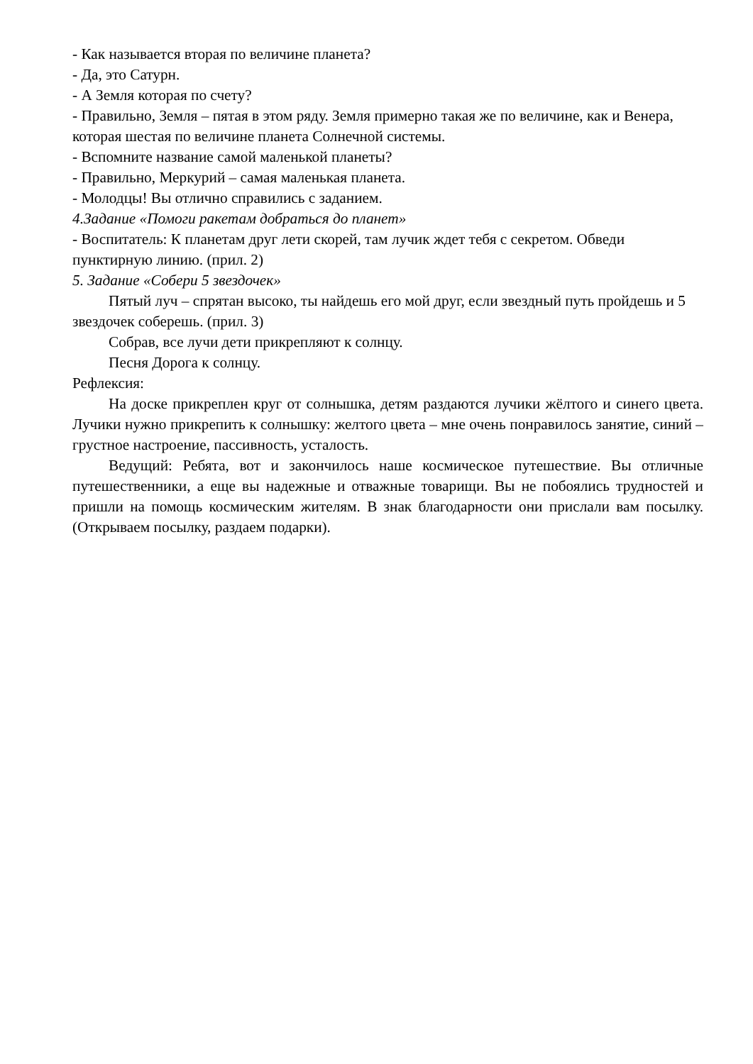- Как называется вторая по величине планета?
- Да, это Сатурн.
- А Земля которая по счету?
- Правильно, Земля – пятая в этом ряду. Земля примерно такая же по величине, как и Венера, которая шестая по величине планета Солнечной системы.
- Вспомните название самой маленькой планеты?
- Правильно, Меркурий – самая маленькая планета.
- Молодцы! Вы отлично справились с заданием.
4.Задание «Помоги ракетам добраться до планет»
- Воспитатель: К планетам друг лети скорей, там лучик ждет тебя с секретом. Обведи пунктирную линию. (прил. 2)
5. Задание «Собери 5 звездочек»
Пятый луч – спрятан высоко, ты найдешь его мой друг, если звездный путь пройдешь и 5 звездочек соберешь. (прил. 3)
Собрав, все лучи дети прикрепляют к солнцу.
Песня Дорога к солнцу.
Рефлексия:
На доске прикреплен круг от солнышка, детям раздаются лучики жёлтого и синего цвета. Лучики нужно прикрепить к солнышку: желтого цвета – мне очень понравилось занятие, синий – грустное настроение, пассивность, усталость.
Ведущий: Ребята, вот и закончилось наше космическое путешествие. Вы отличные путешественники, а еще вы надежные и отважные товарищи. Вы не побоялись трудностей и пришли на помощь космическим жителям. В знак благодарности они прислали вам посылку. (Открываем посылку, раздаем подарки).